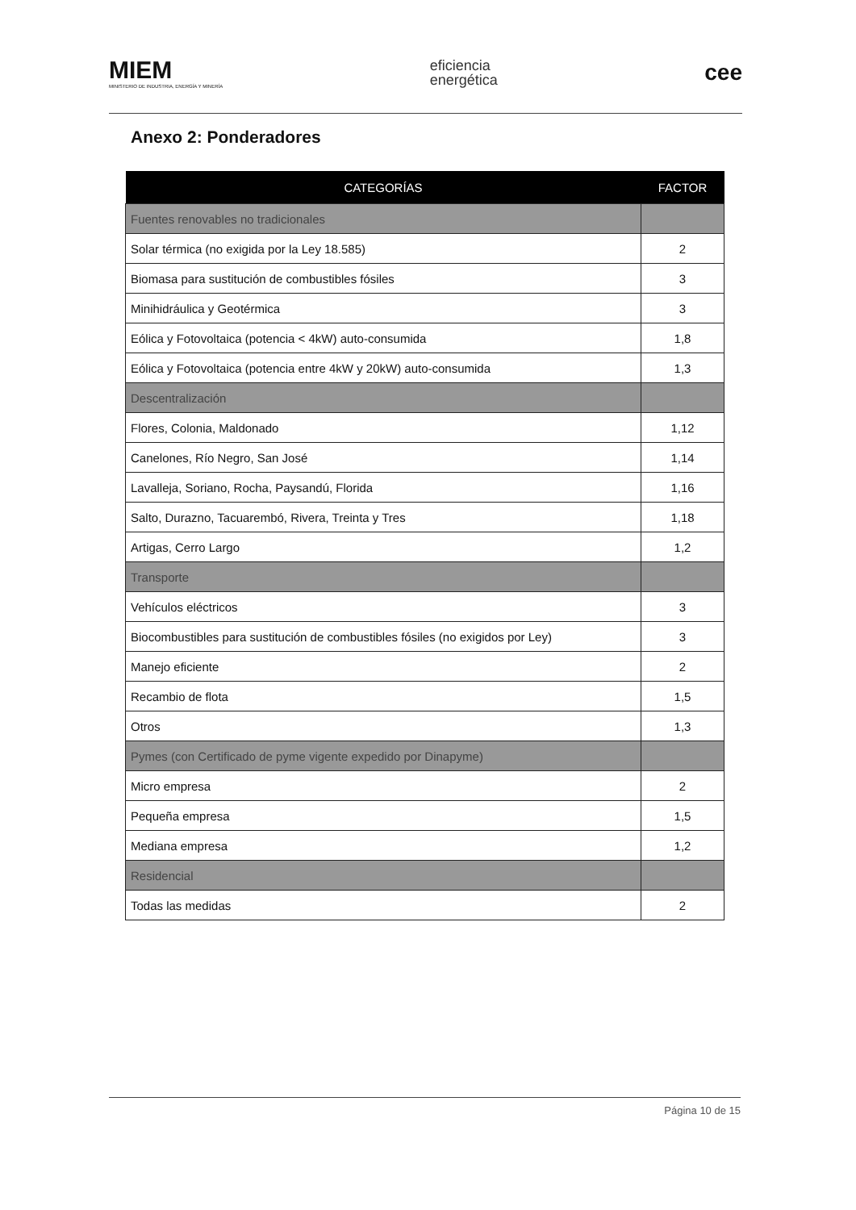MIEM
MINISTERIO DE INDUSTRIA, ENERGÍA Y MINERÍA
eficiencia
energética
cee
Anexo 2: Ponderadores
| CATEGORÍAS | FACTOR |
| --- | --- |
| Fuentes renovables no tradicionales | |
| Solar térmica (no exigida por la Ley 18.585) | 2 |
| Biomasa para sustitución de combustibles fósiles | 3 |
| Minihidráulica y Geotérmica | 3 |
| Eólica y Fotovoltaica (potencia < 4kW) auto-consumida | 1,8 |
| Eólica y Fotovoltaica (potencia entre 4kW y 20kW) auto-consumida | 1,3 |
| Descentralización | |
| Flores, Colonia, Maldonado | 1,12 |
| Canelones, Río Negro, San José | 1,14 |
| Lavalleja, Soriano, Rocha, Paysandú, Florida | 1,16 |
| Salto, Durazno, Tacuarembó, Rivera, Treinta y Tres | 1,18 |
| Artigas, Cerro Largo | 1,2 |
| Transporte | |
| Vehículos eléctricos | 3 |
| Biocombustibles para sustitución de combustibles fósiles (no exigidos por Ley) | 3 |
| Manejo eficiente | 2 |
| Recambio de flota | 1,5 |
| Otros | 1,3 |
| Pymes (con Certificado de pyme vigente expedido por Dinapyme) | |
| Micro empresa | 2 |
| Pequeña empresa | 1,5 |
| Mediana empresa | 1,2 |
| Residencial | |
| Todas las medidas | 2 |
Página 10 de 15